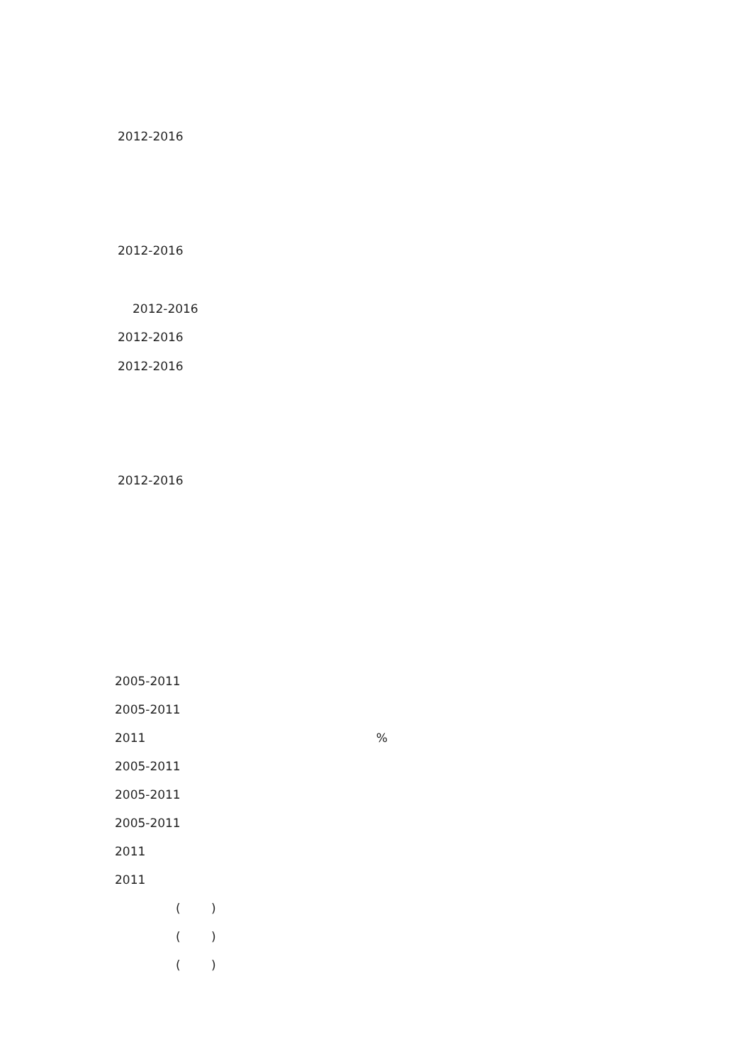2012-2016
2012-2016
2012-2016
2012-2016
2012-2016
2012-2016
2005-2011
2005-2011
2011 %
2005-2011
2005-2011
2005-2011
2011
2011
( )
( )
( )